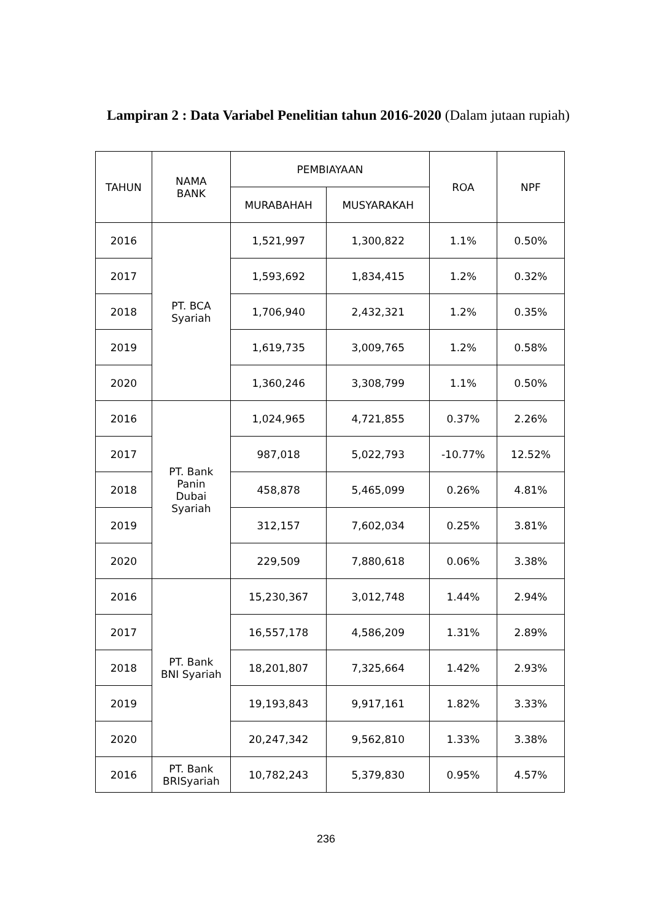Lampiran 2 : Data Variabel Penelitian tahun 2016-2020 (Dalam jutaan rupiah)
| TAHUN | NAMA BANK | PEMBIAYAAN | | ROA | NPF |
| --- | --- | --- | --- | --- | --- |
| | | MURABAHAH | MUSYARAKAH | | |
| 2016 | PT. BCA Syariah | 1,521,997 | 1,300,822 | 1.1% | 0.50% |
| 2017 | | 1,593,692 | 1,834,415 | 1.2% | 0.32% |
| 2018 | | 1,706,940 | 2,432,321 | 1.2% | 0.35% |
| 2019 | | 1,619,735 | 3,009,765 | 1.2% | 0.58% |
| 2020 | | 1,360,246 | 3,308,799 | 1.1% | 0.50% |
| 2016 | PT. Bank Panin Dubai Syariah | 1,024,965 | 4,721,855 | 0.37% | 2.26% |
| 2017 | | 987,018 | 5,022,793 | -10.77% | 12.52% |
| 2018 | | 458,878 | 5,465,099 | 0.26% | 4.81% |
| 2019 | | 312,157 | 7,602,034 | 0.25% | 3.81% |
| 2020 | | 229,509 | 7,880,618 | 0.06% | 3.38% |
| 2016 | PT. Bank BNI Syariah | 15,230,367 | 3,012,748 | 1.44% | 2.94% |
| 2017 | | 16,557,178 | 4,586,209 | 1.31% | 2.89% |
| 2018 | | 18,201,807 | 7,325,664 | 1.42% | 2.93% |
| 2019 | | 19,193,843 | 9,917,161 | 1.82% | 3.33% |
| 2020 | | 20,247,342 | 9,562,810 | 1.33% | 3.38% |
| 2016 | PT. Bank BRISyariah | 10,782,243 | 5,379,830 | 0.95% | 4.57% |
236